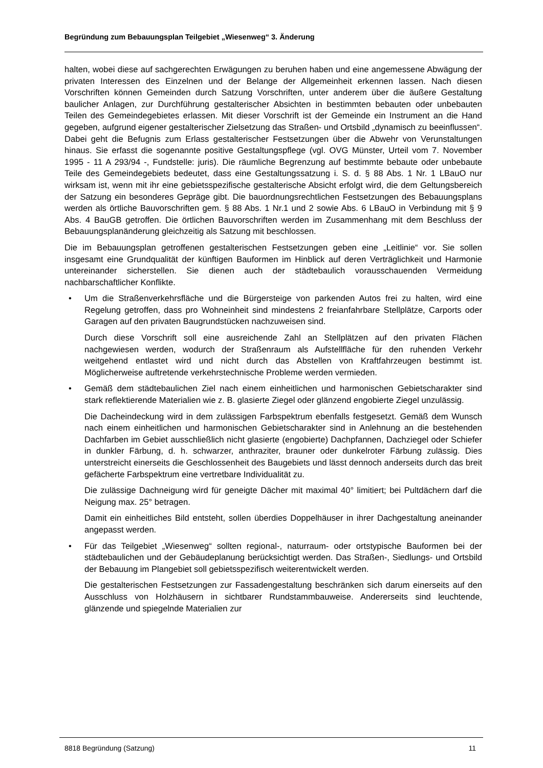Begründung zum Bebauungsplan Teilgebiet „Wiesenweg“ 3. Änderung
halten, wobei diese auf sachgerechten Erwägungen zu beruhen haben und eine angemessene Abwägung der privaten Interessen des Einzelnen und der Belange der Allgemeinheit erkennen lassen. Nach diesen Vorschriften können Gemeinden durch Satzung Vorschriften, unter anderem über die äußere Gestaltung baulicher Anlagen, zur Durchführung gestalterischer Absichten in bestimmten bebauten oder unbebauten Teilen des Gemeindegebietes erlassen. Mit dieser Vorschrift ist der Gemeinde ein Instrument an die Hand gegeben, aufgrund eigener gestalterischer Zielsetzung das Straßen- und Ortsbild „dynamisch zu beeinflussen“. Dabei geht die Befugnis zum Erlass gestalterischer Festsetzungen über die Abwehr von Verunstaltungen hinaus. Sie erfasst die sogenannte positive Gestaltungspflege (vgl. OVG Münster, Urteil vom 7. November 1995 - 11 A 293/94 -, Fundstelle: juris). Die räumliche Begrenzung auf bestimmte bebaute oder unbebaute Teile des Gemeindegebiets bedeutet, dass eine Gestaltungssatzung i. S. d. § 88 Abs. 1 Nr. 1 LBauO nur wirksam ist, wenn mit ihr eine gebietsspezifische gestalterische Absicht erfolgt wird, die dem Geltungsbereich der Satzung ein besonderes Gepräge gibt. Die bauordnungsrechtlichen Festsetzungen des Bebauungsplans werden als örtliche Bauvorschriften gem. § 88 Abs. 1 Nr.1 und 2 sowie Abs. 6 LBauO in Verbindung mit § 9 Abs. 4 BauGB getroffen. Die örtlichen Bauvorschriften werden im Zusammenhang mit dem Beschluss der Bebauungsplanänderung gleichzeitig als Satzung mit beschlossen.
Die im Bebauungsplan getroffenen gestalterischen Festsetzungen geben eine „Leitlinie“ vor. Sie sollen insgesamt eine Grundqualität der künftigen Bauformen im Hinblick auf deren Verträglichkeit und Harmonie untereinander sicherstellen. Sie dienen auch der städtebaulich vorausschauenden Vermeidung nachbarschaftlicher Konflikte.
•
Um die Straßenverkehrsfläche und die Bürgersteige von parkenden Autos frei zu halten, wird eine Regelung getroffen, dass pro Wohneinheit sind mindestens 2 freianfahrbare Stellplätze, Carports oder Garagen auf den privaten Baugrundstücken nachzuweisen sind.
Durch diese Vorschrift soll eine ausreichende Zahl an Stellplätzen auf den privaten Flächen nachgewiesen werden, wodurch der Straßenraum als Aufstellfläche für den ruhenden Verkehr weitgehend entlastet wird und nicht durch das Abstellen von Kraftfahrzeugen bestimmt ist. Möglicherweise auftretende verkehrstechnische Probleme werden vermieden.
•
Gemäß dem städtebaulichen Ziel nach einem einheitlichen und harmonischen Gebietscharakter sind stark reflektierende Materialien wie z. B. glasierte Ziegel oder glänzend engobierte Ziegel unzulässig.
Die Dacheindeckung wird in dem zulässigen Farbspektrum ebenfalls festgesetzt. Gemäß dem Wunsch nach einem einheitlichen und harmonischen Gebietscharakter sind in Anlehnung an die bestehenden Dachfarben im Gebiet ausschließlich nicht glasierte (engobierte) Dachpfannen, Dachziegel oder Schiefer in dunkler Färbung, d. h. schwarzer, anthraziter, brauner oder dunkelroter Färbung zulässig. Dies unterstreicht einerseits die Geschlossenheit des Baugebiets und lässt dennoch anderseits durch das breit gefächerte Farbspektrum eine vertretbare Individualität zu.
Die zulässige Dachneigung wird für geneigte Dächer mit maximal 40° limitiert; bei Pultdächern darf die Neigung max. 25° betragen.
Damit ein einheitliches Bild entsteht, sollen überdies Doppelhäuser in ihrer Dachgestaltung aneinander angepasst werden.
•
Für das Teilgebiet „Wiesenweg“ sollten regional-, naturraum- oder ortstypische Bauformen bei der städtebaulichen und der Gebäudeplanung berücksichtigt werden. Das Straßen-, Siedlungs- und Ortsbild der Bebauung im Plangebiet soll gebietsspezifisch weiterentwickelt werden.
Die gestalterischen Festsetzungen zur Fassadengestaltung beschränken sich darum einerseits auf den Ausschluss von Holzhäusern in sichtbarer Rundstammbauweise. Andererseits sind leuchtende, glänzende und spiegelnde Materialien zur
8818 Begründung (Satzung) 11